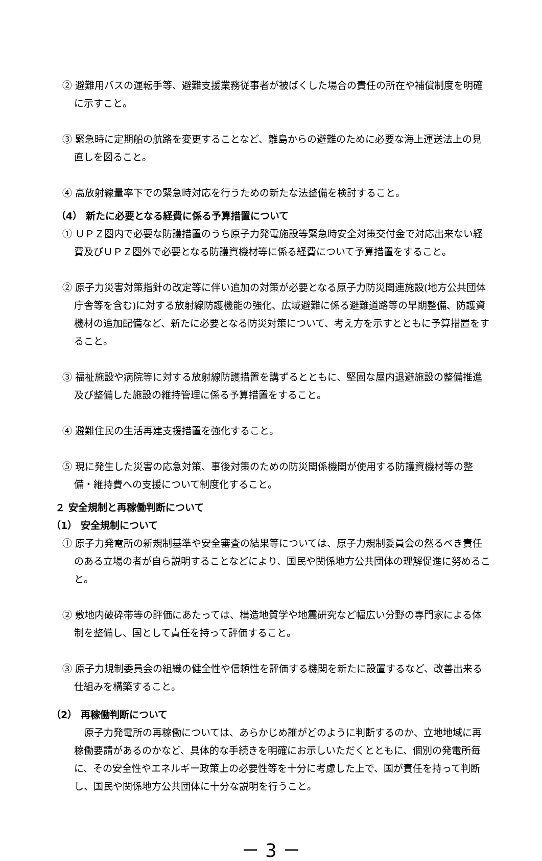② 避難用バスの運転手等、避難支援業務従事者が被ばくした場合の責任の所在や補償制度を明確に示すこと。
③ 緊急時に定期船の航路を変更することなど、離島からの避難のために必要な海上運送法上の見直しを図ること。
④ 高放射線量率下での緊急時対応を行うための新たな法整備を検討すること。
（4） 新たに必要となる経費に係る予算措置について
① ＵＰＺ圏内で必要な防護措置のうち原子力発電施設等緊急時安全対策交付金で対応出来ない経費及びＵＰＺ圏外で必要となる防護資機材等に係る経費について予算措置をすること。
② 原子力災害対策指針の改定等に伴い追加の対策が必要となる原子力防災関連施設(地方公共団体庁舎等を含む)に対する放射線防護機能の強化、広域避難に係る避難道路等の早期整備、防護資機材の追加配備など、新たに必要となる防災対策について、考え方を示すとともに予算措置をすること。
③ 福祉施設や病院等に対する放射線防護措置を講ずるとともに、堅固な屋内退避施設の整備推進及び整備した施設の維持管理に係る予算措置をすること。
④ 避難住民の生活再建支援措置を強化すること。
⑤ 現に発生した災害の応急対策、事後対策のための防災関係機関が使用する防護資機材等の整備・維持費への支援について制度化すること。
２ 安全規制と再稼働判断について
（1） 安全規制について
① 原子力発電所の新規制基準や安全審査の結果等については、原子力規制委員会の然るべき責任のある立場の者が自ら説明することなどにより、国民や関係地方公共団体の理解促進に努めること。
② 敷地内破砕帯等の評価にあたっては、構造地質学や地震研究など幅広い分野の専門家による体制を整備し、国として責任を持って評価すること。
③ 原子力規制委員会の組織の健全性や信頼性を評価する機関を新たに設置するなど、改善出来る仕組みを構築すること。
（2） 再稼働判断について
原子力発電所の再稼働については、あらかじめ誰がどのように判断するのか、立地地域に再稼働要請があるのかなど、具体的な手続きを明確にお示しいただくとともに、個別の発電所毎に、その安全性やエネルギー政策上の必要性等を十分に考慮した上で、国が責任を持って判断し、国民や関係地方公共団体に十分な説明を行うこと。
－ 3 －